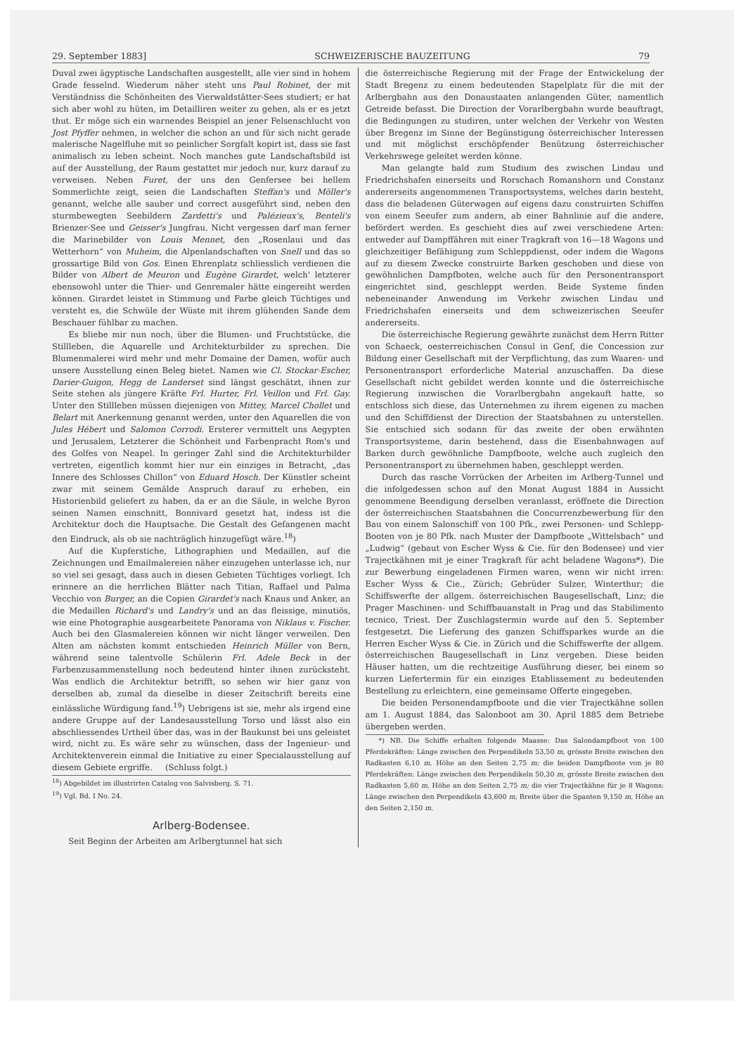29. September 1883] SCHWEIZERISCHE BAUZEITUNG 79
Duval zwei ägyptische Landschaften ausgestellt, alle vier sind in hohem Grade fesselnd. Wiederum näher steht uns Paul Robinet, der mit Verständniss die Schönheiten des Vierwaldstätter-Sees studiert; er hat sich aber wohl zu hüten, im Detailliren weiter zu gehen, als er es jetzt thut. Er möge sich ein warnendes Beispiel an jener Felsenschlucht von Jost Pfyffer nehmen, in welcher die schon an und für sich nicht gerade malerische Nagelfluhe mit so peinlicher Sorgfalt kopirt ist, dass sie fast animalisch zu leben scheint. Noch manches gute Landschaftsbild ist auf der Ausstellung, der Raum gestattet mir jedoch nur, kurz darauf zu verweisen. Neben Furet, der uns den Genfersee bei hellem Sommerlichte zeigt, seien die Landschaften Steffan's und Möller's genannt, welche alle sauber und correct ausgeführt sind, neben den sturmbewegten Seebildern Zardetti's und Palézieux's, Benteli's Brienzer-See und Geisser's Jungfrau. Nicht vergessen darf man ferner die Marinebilder von Louis Mennet, den „Rosenlaui und das Wetterhorn“ von Muheim, die Alpenlandschaften von Snell und das so grossartige Bild von Gos. Einen Ehrenplatz schliesslich verdienen die Bilder von Albert de Meuron und Eugène Girardet, welch' letzterer ebensowohl unter die Thier- und Genremaler hätte eingereiht werden können. Girardet leistet in Stimmung und Farbe gleich Tüchtiges und versteht es, die Schwüle der Wüste mit ihrem glühenden Sande dem Beschauer fühlbar zu machen.
Es bliebe mir nun noch, über die Blumen- und Fruchtstücke, die Stillleben, die Aquarelle und Architekturbilder zu sprechen. Die Blumenmalerei wird mehr und mehr Domaine der Damen, wofür auch unsere Ausstellung einen Beleg bietet. Namen wie Cl. Stockar-Escher, Darier-Guigon, Hegg de Landerset sind längst geschätzt, ihnen zur Seite stehen als jüngere Kräfte Frl. Hurter, Frl. Veillon und Frl. Gay. Unter den Stillleben müssen diejenigen von Mittey, Marcel Chollet und Belart mit Anerkennung genannt werden, unter den Aquarellen die von Jules Hébert und Salomon Corrodi. Ersterer vermittelt uns Aegypten und Jerusalem, Letzterer die Schönheit und Farbenpracht Rom's und des Golfes von Neapel. In geringer Zahl sind die Architekturbilder vertreten, eigentlich kommt hier nur ein einziges in Betracht, „das Innere des Schlosses Chillon“ von Eduard Hosch. Der Künstler scheint zwar mit seinem Gemälde Anspruch darauf zu erheben, ein Historienbild geliefert zu haben, da er an die Säule, in welche Byron seinen Namen einschnitt, Bonnivard gesetzt hat, indess ist die Architektur doch die Hauptsache. Die Gestalt des Gefangenen macht den Eindruck, als ob sie nachträglich hinzugefügt wäre.<sup>18</sup>)
Auf die Kupferstiche, Lithographien und Medaillen, auf die Zeichnungen und Emailmalereien näher einzugehen unterlasse ich, nur so viel sei gesagt, dass auch in diesen Gebieten Tüchtiges vorliegt. Ich erinnere an die herrlichen Blätter nach Titian, Raffael und Palma Vecchio von Burger, an die Copien Girardet's nach Knaus und Anker, an die Medaillen Richard's und Landry's und an das fleissige, minutiös, wie eine Photographie ausgearbeitete Panorama von Niklaus v. Fischer. Auch bei den Glasmalereien können wir nicht länger verweilen. Den Alten am nächsten kommt entschieden Heinrich Müller von Bern, während seine talentvolle Schülerin Frl. Adele Beck in der Farbenzusammenstellung noch bedeutend hinter ihnen zurücksteht. Was endlich die Architektur betrifft, so sehen wir hier ganz von derselben ab, zumal da dieselbe in dieser Zeitschrift bereits eine einlässliche Würdigung fand.<sup>19</sup>) Uebrigens ist sie, mehr als irgend eine andere Gruppe auf der Landesausstellung Torso und lässt also ein abschliessendes Urtheil über das, was in der Baukunst bei uns geleistet wird, nicht zu. Es wäre sehr zu wünschen, dass der Ingenieur- und Architektenverein einmal die Initiative zu einer Specialausstellung auf diesem Gebiete ergriffe. (Schluss folgt.)
<sup>18</sup>) Abgebildet im illustrirten Catalog von Salvisberg. S. 71.
<sup>19</sup>) Vgl. Bd. I No. 24.
Arlberg-Bodensee.
Seit Beginn der Arbeiten am Arlbergtunnel hat sich
die österreichische Regierung mit der Frage der Entwickelung der Stadt Bregenz zu einem bedeutenden Stapelplatz für die mit der Arlbergbahn aus den Donaustaaten anlangenden Güter, namentlich Getreide befasst. Die Direction der Vorarlbergbahn wurde beauftragt, die Bedingungen zu studiren, unter welchen der Verkehr von Westen über Bregenz im Sinne der Begünstigung österreichischer Interessen und mit möglichst erschöpfender Benützung österreichischer Verkehrswege geleitet werden könne.
Man gelangte bald zum Studium des zwischen Lindau und Friedrichshafen einerseits und Rorschach Romanshorn und Constanz andererseits angenommenen Transportsystems, welches darin besteht, dass die beladenen Güterwagen auf eigens dazu construirten Schiffen von einem Seeufer zum andern, ab einer Bahnlinie auf die andere, befördert werden. Es geschieht dies auf zwei verschiedene Arten: entweder auf Dampffähren mit einer Tragkraft von 16—18 Wagons und gleichzeitiger Befähigung zum Schleppdienst, oder indem die Wagons auf zu diesem Zwecke construirte Barken geschoben und diese von gewöhnlichen Dampfboten, welche auch für den Personentransport eingerichtet sind, geschleppt werden. Beide Systeme finden nebeneinander Anwendung im Verkehr zwischen Lindau und Friedrichshafen einerseits und dem schweizerischen Seeufer andererseits.
Die österreichische Regierung gewährte zunächst dem Herrn Ritter von Schaeck, oesterreichischen Consul in Genf, die Concession zur Bildung einer Gesellschaft mit der Verpflichtung, das zum Waaren- und Personentransport erforderliche Material anzuschaffen. Da diese Gesellschaft nicht gebildet werden konnte und die österreichische Regierung inzwischen die Vorarlbergbahn angekauft hatte, so entschloss sich diese, das Unternehmen zu ihrem eigenen zu machen und den Schiffdienst der Direction der Staatsbahnen zu unterstellen. Sie entschied sich sodann für das zweite der oben erwähnten Transportsysteme, darin bestehend, dass die Eisenbahnwagen auf Barken durch gewöhnliche Dampfboote, welche auch zugleich den Personentransport zu übernehmen haben, geschleppt werden.
Durch das rasche Vorrücken der Arbeiten im Arlberg-Tunnel und die infolgedessen schon auf den Monat August 1884 in Aussicht genommene Beendigung derselben veranlasst, eröffnete die Direction der österreichischen Staatsbahnen die Concurrenzbewerbung für den Bau von einem Salonschiff von 100 Pfk., zwei Personen- und Schlepp-Booten von je 80 Pfk. nach Muster der Dampfboote „Wittelsbach“ und „Ludwig“ (gebaut von Escher Wyss & Cie. für den Bodensee) und vier Trajectkähnen mit je einer Tragkraft für acht beladene Wagons*). Die zur Bewerbung eingeladenen Firmen waren, wenn wir nicht irren: Escher Wyss & Cie., Zürich; Gebrüder Sulzer, Winterthur; die Schiffswerfte der allgem. österreichischen Baugesellschaft, Linz; die Prager Maschinen- und Schiffbauanstalt in Prag und das Stabilimento tecnico, Triest. Der Zuschlagstermin wurde auf den 5. September festgesetzt. Die Lieferung des ganzen Schiffsparkes wurde an die Herren Escher Wyss & Cie. in Zürich und die Schiffswerfte der allgem. österreichischen Baugesellschaft in Linz vergeben. Diese beiden Häuser hatten, um die rechtzeitige Ausführung dieser, bei einem so kurzen Liefertermin für ein einziges Etablissement zu bedeutenden Bestellung zu erleichtern, eine gemeinsame Offerte eingegeben.
Die beiden Personendampfboote und die vier Trajectkähne sollen am 1. August 1884, das Salonboot am 30. April 1885 dem Betriebe übergeben werden.
*) NB. Die Schiffe erhalten folgende Maasse: Das Salondampfboot von 100 Pferdekräften: Länge zwischen den Perpendikeln 53,50 m, grösste Breite zwischen den Radkasten 6,10 m, Höhe an den Seiten 2,75 m; die beiden Dampfboote von je 80 Pferdekräften: Länge zwischen den Perpendikeln 50,30 m, grösste Breite zwischen den Radkasten 5,60 m, Höhe an den Seiten 2,75 m; die vier Trajectkähne für je 8 Wagons: Länge zwischen den Perpendikeln 43,600 m, Breite über die Spanten 9,150 m, Höhe an den Seiten 2,150 m.